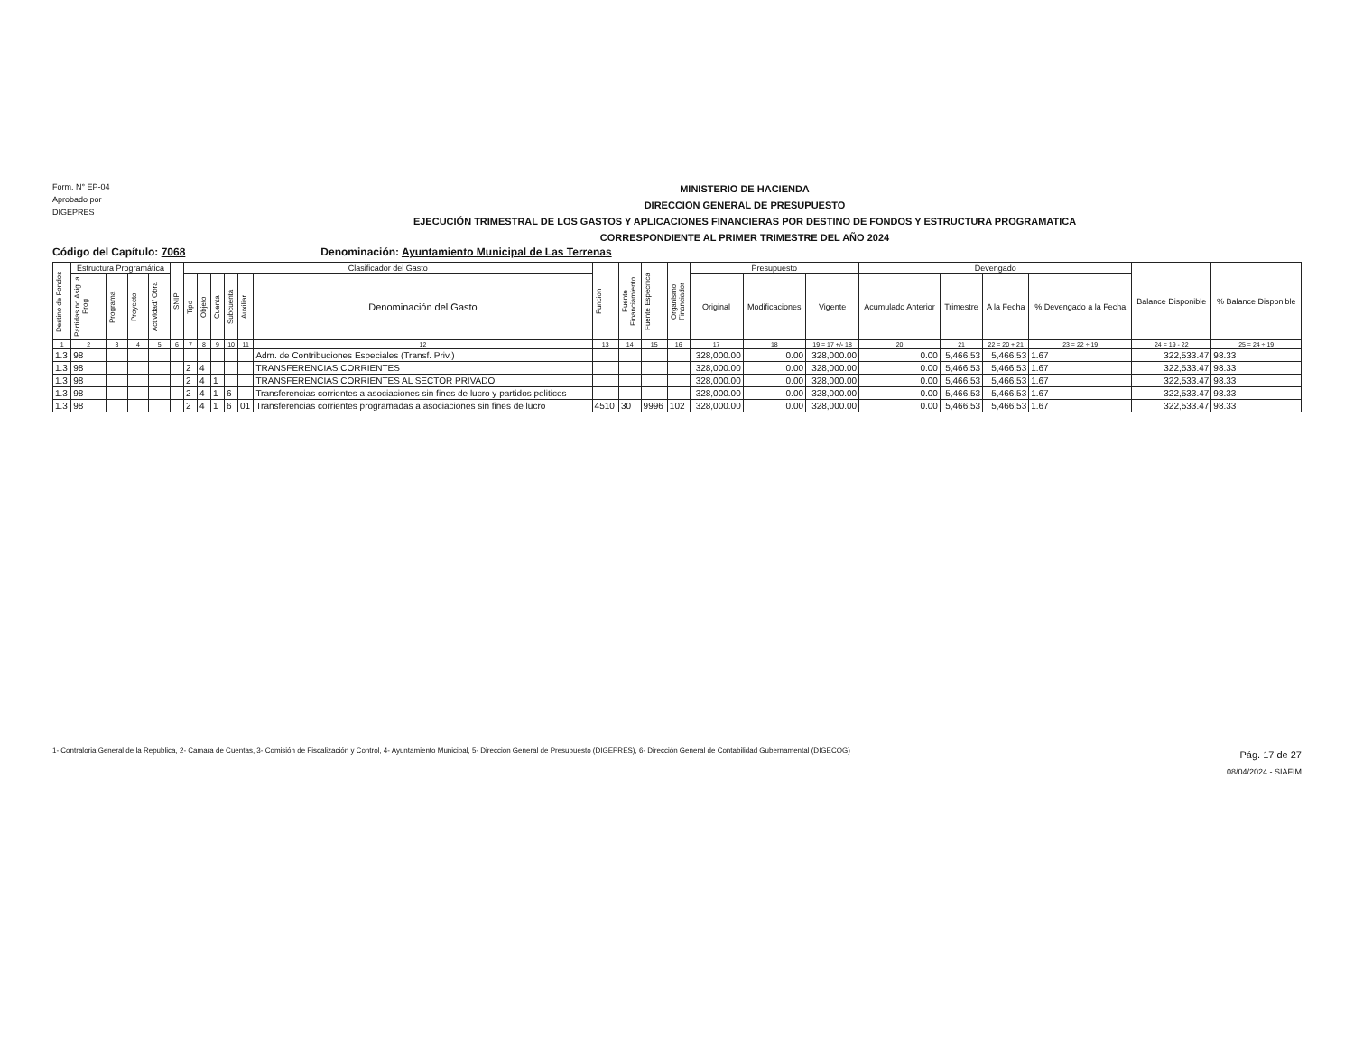Form. N° EP-04
Aprobado por
DIGEPRES
MINISTERIO DE HACIENDA
DIRECCION GENERAL DE PRESUPUESTO
EJECUCIÓN TRIMESTRAL DE LOS GASTOS Y APLICACIONES FINANCIERAS POR DESTINO DE FONDOS Y ESTRUCTURA PROGRAMATICA
CORRESPONDIENTE AL PRIMER TRIMESTRE DEL AÑO 2024
Código del Capítulo: 7068 Denominación: Ayuntamiento Municipal de Las Terrenas
| Destino de Fondos | Estructura Programática | | | | SNIP | Clasificador del Gasto | | | | | | Funcion | Fuente Financiamiento | Fuente Especifica | Organismo Financiador | Presupuesto | | | Devengado | | | | Balance Disponible | % Balance Disponible |
| --- | --- | --- | --- | --- | --- | --- | --- | --- | --- | --- | --- | --- | --- | --- | --- | --- | --- | --- | --- | --- | --- | --- | --- | --- |
| | Partidas no Asig. a Prog | Programa | Proyecto | Actividad/ Obra | | Tipo | Objeto | Cuenta | Subcuenta | Auxiliar | Denominación del Gasto | | | | | Original | Modificaciones | Vigente | Acumulado Anterior | Trimestre | A la Fecha | % Devengado a la Fecha | | |
| 1 | 2 | 3 | 4 | 5 | 6 | 7 | 8 | 9 | 10 | 11 | 12 | 13 | 14 | 15 | 16 | 17 | 18 | 19 = 17 +/- 18 | 20 | 21 | 22 = 20 + 21 | 23 = 22 ÷ 19 | 24 = 19 - 22 | 25 = 24 ÷ 19 |
| 1.3 | 98 | | | | | | | | | | Adm. de Contribuciones Especiales (Transf. Priv.) | | | | | 328,000.00 | 0.00 | 328,000.00 | 0.00 | 5,466.53 | 5,466.53 | 1.67 | 322,533.47 | 98.33 |
| 1.3 | 98 | | | | | 2 | 4 | | | | TRANSFERENCIAS CORRIENTES | | | | | 328,000.00 | 0.00 | 328,000.00 | 0.00 | 5,466.53 | 5,466.53 | 1.67 | 322,533.47 | 98.33 |
| 1.3 | 98 | | | | | 2 | 4 | 1 | | | TRANSFERENCIAS CORRIENTES AL SECTOR PRIVADO | | | | | 328,000.00 | 0.00 | 328,000.00 | 0.00 | 5,466.53 | 5,466.53 | 1.67 | 322,533.47 | 98.33 |
| 1.3 | 98 | | | | | 2 | 4 | 1 | 6 | | Transferencias corrientes a asociaciones sin fines de lucro y partidos politicos | | | | | 328,000.00 | 0.00 | 328,000.00 | 0.00 | 5,466.53 | 5,466.53 | 1.67 | 322,533.47 | 98.33 |
| 1.3 | 98 | | | | | 2 | 4 | 1 | 6 | 01 | Transferencias corrientes programadas a asociaciones sin fines de lucro | 4510 | 30 | 9996 | 102 | 328,000.00 | 0.00 | 328,000.00 | 0.00 | 5,466.53 | 5,466.53 | 1.67 | 322,533.47 | 98.33 |
1- Contraloria General de la Republica, 2- Camara de Cuentas, 3- Comisión de Fiscalización y Control, 4- Ayuntamiento Municipal, 5- Direccion General de Presupuesto (DIGEPRES), 6- Dirección General de Contabilidad Gubernamental (DIGECOG)
Pág. 17 de 27
08/04/2024 - SIAFIM